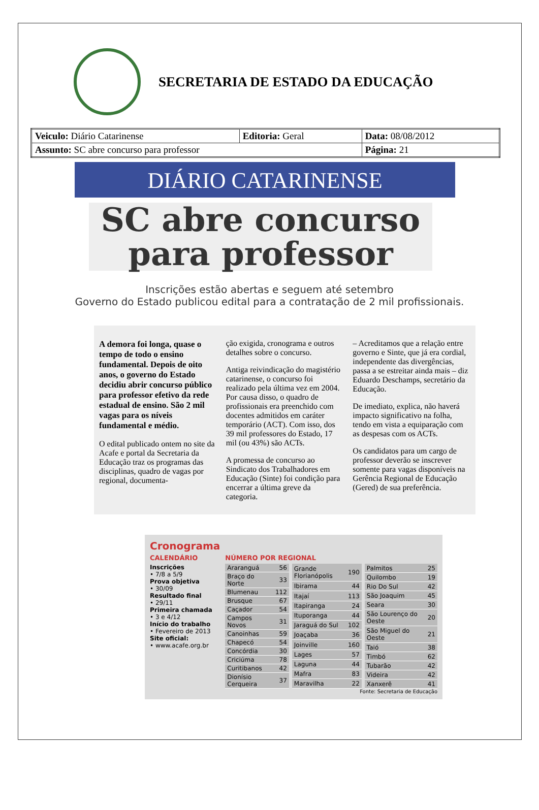SECRETARIA DE ESTADO DA EDUCAÇÃO
| Veiculo: Diário Catarinense | Editoria: Geral | Data: 08/08/2012 |
| Assunto: SC abre concurso para professor | | Página: 21 |
DIÁRIO CATARINENSE
SC abre concurso
para professor
Inscrições estão abertas e seguem até setembro
Governo do Estado publicou edital para a contratação de 2 mil profissionais.
A demora foi longa, quase o tempo de todo o ensino fundamental. Depois de oito anos, o governo do Estado decidiu abrir concurso público para professor efetivo da rede estadual de ensino. São 2 mil vagas para os níveis fundamental e médio.
O edital publicado ontem no site da Acafe e portal da Secretaria da Educação traz os programas das disciplinas, quadro de vagas por regional, documenta-
ção exigida, cronograma e outros detalhes sobre o concurso.
Antiga reivindicação do magistério catarinense, o concurso foi realizado pela última vez em 2004. Por causa disso, o quadro de profissionais era preenchido com docentes admitidos em caráter temporário (ACT). Com isso, dos 39 mil professores do Estado, 17 mil (ou 43%) são ACTs.
A promessa de concurso ao Sindicato dos Trabalhadores em Educação (Sinte) foi condição para encerrar a última greve da categoria.
– Acreditamos que a relação entre governo e Sinte, que já era cordial, independente das divergências, passa a se estreitar ainda mais – diz Eduardo Deschamps, secretário da Educação.
De imediato, explica, não haverá impacto significativo na folha, tendo em vista a equiparação com as despesas com os ACTs.
Os candidatos para um cargo de professor deverão se inscrever somente para vagas disponíveis na Gerência Regional de Educação (Gered) de sua preferência.
Cronograma
CALENDÁRIO
Inscrições
• 7/8 a 5/9
Prova objetiva
• 30/09
Resultado final
• 29/11
Primeira chamada
• 3 e 4/12
Início do trabalho
• Fevereiro de 2013
Site oficial:
• www.acafe.org.br
NÚMERO POR REGIONAL
| Araranguá | 56 |
| Braço do Norte | 33 |
| Blumenau | 112 |
| Brusque | 67 |
| Caçador | 54 |
| Campos Novos | 31 |
| Canoinhas | 59 |
| Chapecó | 54 |
| Concórdia | 30 |
| Criciúma | 78 |
| Curitibanos | 42 |
| Dionísio Cerqueira | 37 |
| Grande Florianópolis | 190 |
| Ibirama | 44 |
| Itajaí | 113 |
| Itapiranga | 24 |
| Ituporanga | 44 |
| Jaraguá do Sul | 102 |
| Joaçaba | 36 |
| Joinville | 160 |
| Lages | 57 |
| Laguna | 44 |
| Mafra | 83 |
| Maravilha | 22 |
| Palmitos | 25 |
| Quilombo | 19 |
| Rio Do Sul | 42 |
| São Joaquim | 45 |
| Seara | 30 |
| São Lourenço do Oeste | 20 |
| São Miguel do Oeste | 21 |
| Taió | 38 |
| Timbó | 62 |
| Tubarão | 42 |
| Videira | 42 |
| Xanxerê | 41 |
Fonte: Secretaria de Educação